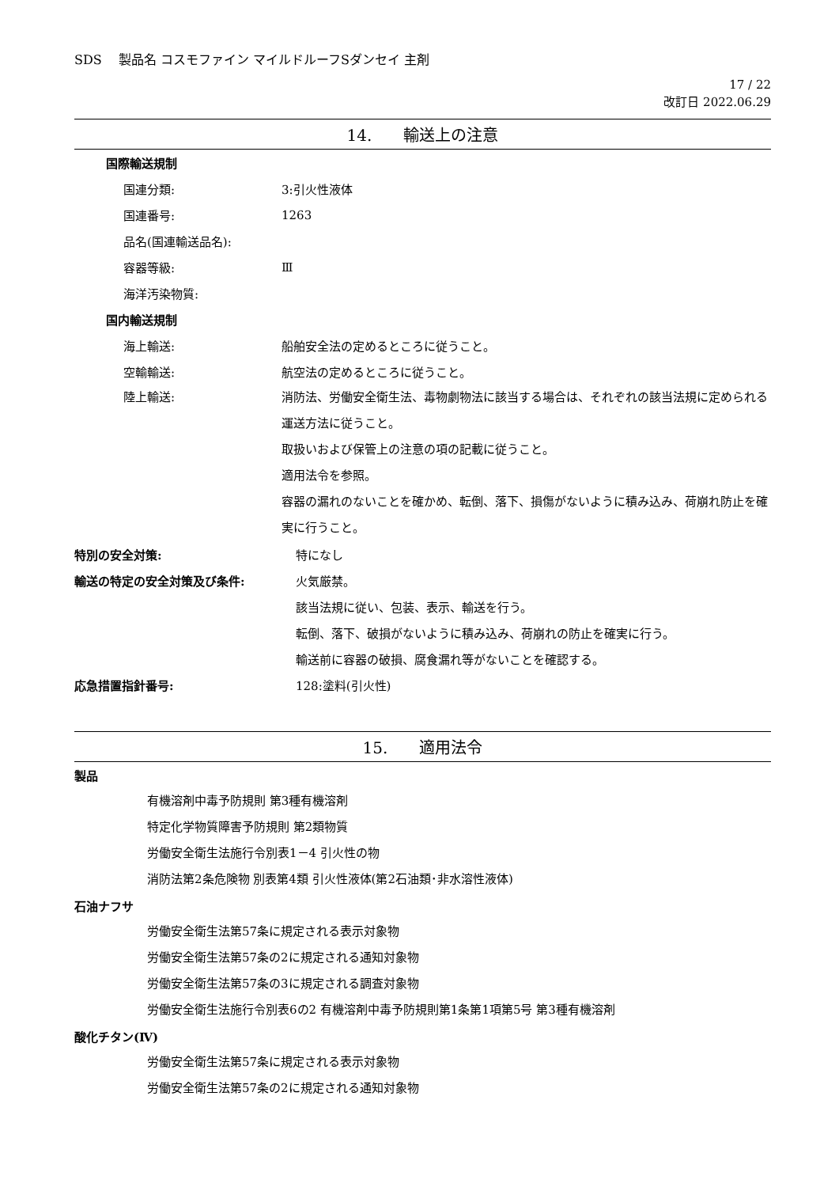SDS　 製品名 コスモファイン マイルドルーフSダンセイ 主剤
17 / 22
改訂日 2022.06.29
14.　　輸送上の注意
国際輸送規制
国連分類: 3:引火性液体
国連番号: 1263
品名(国連輸送品名):
容器等級: Ⅲ
海洋汚染物質:
国内輸送規制
海上輸送: 船舶安全法の定めるところに従うこと。
空輸輸送: 航空法の定めるところに従うこと。
陸上輸送: 消防法、労働安全衛生法、毒物劇物法に該当する場合は、それぞれの該当法規に定められる運送方法に従うこと。
取扱いおよび保管上の注意の項の記載に従うこと。
適用法令を参照。
容器の漏れのないことを確かめ、転倒、落下、損傷がないように積み込み、荷崩れ防止を確実に行うこと。
特別の安全対策: 特になし
輸送の特定の安全対策及び条件: 火気厳禁。
該当法規に従い、包装、表示、輸送を行う。
転倒、落下、破損がないように積み込み、荷崩れの防止を確実に行う。
輸送前に容器の破損、腐食漏れ等がないことを確認する。
応急措置指針番号: 128:塗料(引火性)
15.　　適用法令
製品
有機溶剤中毒予防規則 第3種有機溶剤
特定化学物質障害予防規則 第2類物質
労働安全衛生法施行令別表1－4 引火性の物
消防法第2条危険物 別表第4類 引火性液体(第2石油類･非水溶性液体)
石油ナフサ
労働安全衛生法第57条に規定される表示対象物
労働安全衛生法第57条の2に規定される通知対象物
労働安全衛生法第57条の3に規定される調査対象物
労働安全衛生法施行令別表6の2 有機溶剤中毒予防規則第1条第1項第5号 第3種有機溶剤
酸化チタン(Ⅳ)
労働安全衛生法第57条に規定される表示対象物
労働安全衛生法第57条の2に規定される通知対象物